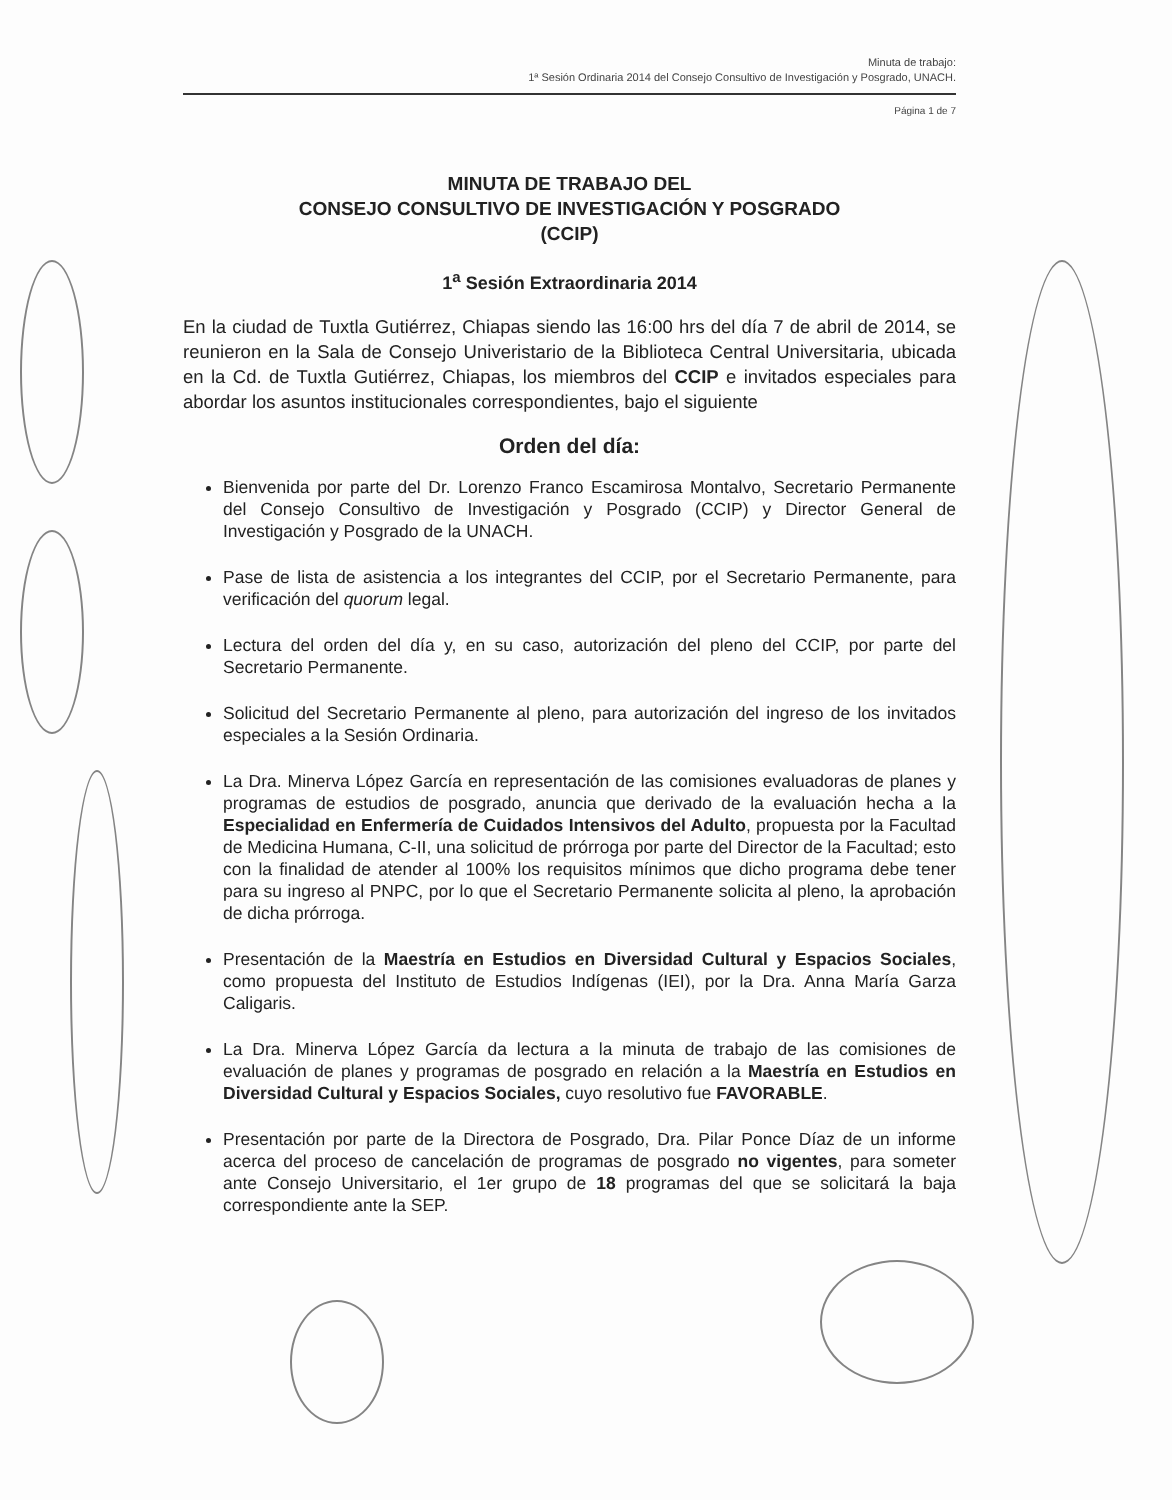Minuta de trabajo:
1ª Sesión Ordinaria 2014 del Consejo Consultivo de Investigación y Posgrado, UNACH.
Página 1 de 7
MINUTA DE TRABAJO DEL
CONSEJO CONSULTIVO DE INVESTIGACIÓN Y POSGRADO
(CCIP)
1<sup>a</sup> Sesión Extraordinaria 2014
En la ciudad de Tuxtla Gutiérrez, Chiapas siendo las 16:00 hrs del día 7 de abril de 2014, se reunieron en la Sala de Consejo Univeristario de la Biblioteca Central Universitaria, ubicada en la Cd. de Tuxtla Gutiérrez, Chiapas, los miembros del CCIP e invitados especiales para abordar los asuntos institucionales correspondientes, bajo el siguiente
Orden del día:
Bienvenida por parte del Dr. Lorenzo Franco Escamirosa Montalvo, Secretario Permanente del Consejo Consultivo de Investigación y Posgrado (CCIP) y Director General de Investigación y Posgrado de la UNACH.
Pase de lista de asistencia a los integrantes del CCIP, por el Secretario Permanente, para verificación del quorum legal.
Lectura del orden del día y, en su caso, autorización del pleno del CCIP, por parte del Secretario Permanente.
Solicitud del Secretario Permanente al pleno, para autorización del ingreso de los invitados especiales a la Sesión Ordinaria.
La Dra. Minerva López García en representación de las comisiones evaluadoras de planes y programas de estudios de posgrado, anuncia que derivado de la evaluación hecha a la Especialidad en Enfermería de Cuidados Intensivos del Adulto, propuesta por la Facultad de Medicina Humana, C-II, una solicitud de prórroga por parte del Director de la Facultad; esto con la finalidad de atender al 100% los requisitos mínimos que dicho programa debe tener para su ingreso al PNPC, por lo que el Secretario Permanente solicita al pleno, la aprobación de dicha prórroga.
Presentación de la Maestría en Estudios en Diversidad Cultural y Espacios Sociales, como propuesta del Instituto de Estudios Indígenas (IEI), por la Dra. Anna María Garza Caligaris.
La Dra. Minerva López García da lectura a la minuta de trabajo de las comisiones de evaluación de planes y programas de posgrado en relación a la Maestría en Estudios en Diversidad Cultural y Espacios Sociales, cuyo resolutivo fue FAVORABLE.
Presentación por parte de la Directora de Posgrado, Dra. Pilar Ponce Díaz de un informe acerca del proceso de cancelación de programas de posgrado no vigentes, para someter ante Consejo Universitario, el 1er grupo de 18 programas del que se solicitará la baja correspondiente ante la SEP.